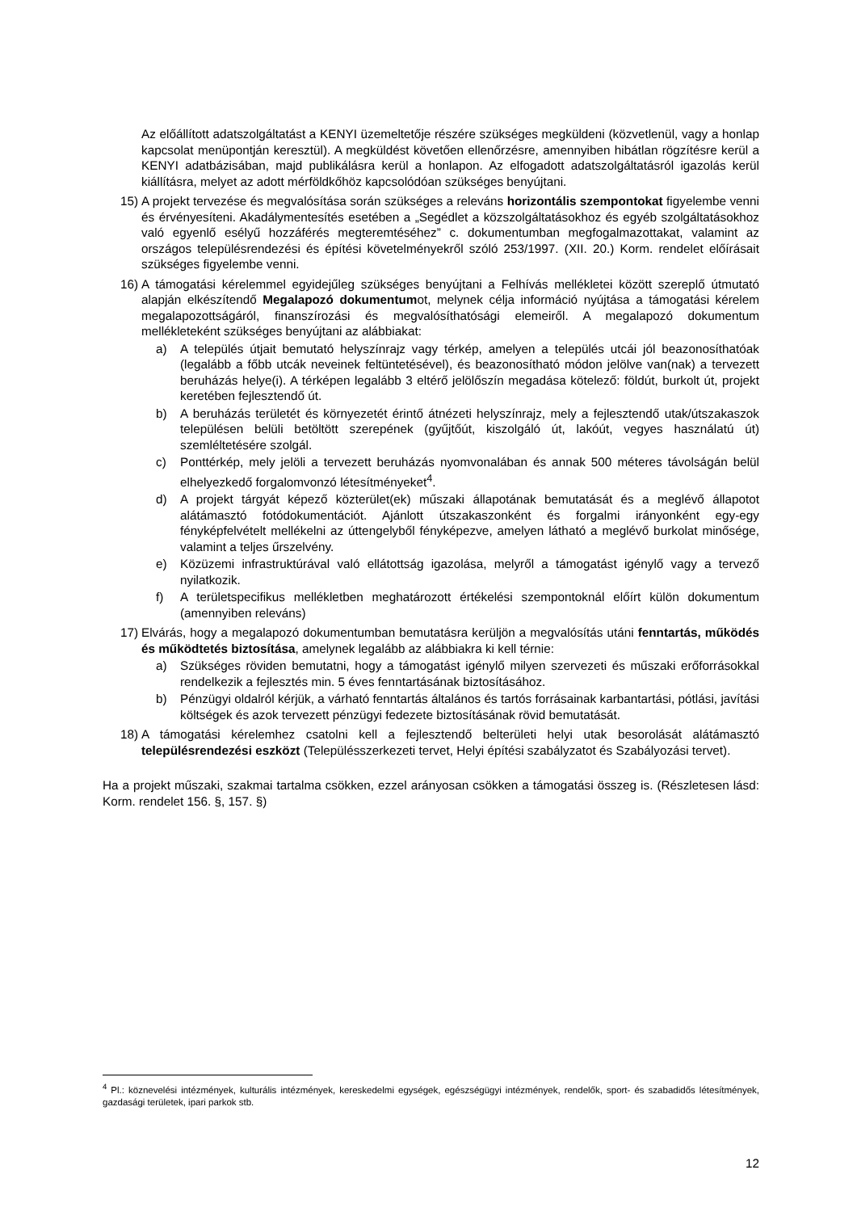Az előállított adatszolgáltatást a KENYI üzemeltetője részére szükséges megküldeni (közvetlenül, vagy a honlap kapcsolat menüpontján keresztül). A megküldést követően ellenőrzésre, amennyiben hibátlan rögzítésre kerül a KENYI adatbázisában, majd publikálásra kerül a honlapon. Az elfogadott adatszolgáltatásról igazolás kerül kiállításra, melyet az adott mérföldkőhöz kapcsolódóan szükséges benyújtani.
15) A projekt tervezése és megvalósítása során szükséges a releváns horizontális szempontokat figyelembe venni és érvényesíteni. Akadálymentesítés esetében a „Segédlet a közszolgáltatásokhoz és egyéb szolgáltatásokhoz való egyenlő esélyű hozzáférés megteremtéséhez” c. dokumentumban megfogalmazottakat, valamint az országos településrendezési és építési követelményekről szóló 253/1997. (XII. 20.) Korm. rendelet előírásait szükséges figyelembe venni.
16) A támogatási kérelemmel egyidejűleg szükséges benyújtani a Felhívás mellékletei között szereplő útmutató alapján elkészítendő Megalapozó dokumentumot, melynek célja információ nyújtása a támogatási kérelem megalapozottságáról, finanszírozási és megvalósíthatósági elemeiről. A megalapozó dokumentum mellékleteként szükséges benyújtani az alábbiakat:
a) A település útjait bemutató helyszínrajz vagy térkép, amelyen a település utcái jól beazonosíthatóak (legalább a főbb utcák neveinek feltüntetésével), és beazonosítható módon jelölve van(nak) a tervezett beruházás helye(i). A térképen legalább 3 eltérő jelölőszín megadása kötelező: földút, burkolt út, projekt keretében fejlesztendő út.
b) A beruházás területét és környezetét érintő átnézeti helyszínrajz, mely a fejlesztendő utak/útszakaszok településen belüli betöltött szerepének (gyűjtőút, kiszolgáló út, lakóút, vegyes használatú út) szemléltetésére szolgál.
c) Ponttérkép, mely jelöli a tervezett beruházás nyomvonalában és annak 500 méteres távolságán belül elhelyezkedő forgalomvonzó létesítményeket<sup>4</sup>.
d) A projekt tárgyát képező közterület(ek) műszaki állapotának bemutatását és a meglévő állapotot alátámasztó fotódokumentációt. Ajánlott útszakaszonként és forgalmi irányonként egy-egy fényképfelvételt mellékelni az úttengelyből fényképezve, amelyen látható a meglévő burkolat minősége, valamint a teljes űrszelvény.
e) Közüzemi infrastruktúrával való ellátottság igazolása, melyről a támogatást igénylő vagy a tervező nyilatkozik.
f) A területspecifikus mellékletben meghatározott értékelési szempontoknál előírt külön dokumentum (amennyiben releváns)
17) Elvárás, hogy a megalapozó dokumentumban bemutatásra kerüljön a megvalósítás utáni fenntartás, működés és működtetés biztosítása, amelynek legalább az alábbiakra ki kell térnie:
a) Szükséges röviden bemutatni, hogy a támogatást igénylő milyen szervezeti és műszaki erőforrásokkal rendelkezik a fejlesztés min. 5 éves fenntartásának biztosításához.
b) Pénzügyi oldalról kérjük, a várható fenntartás általános és tartós forrásainak karbantartási, pótlási, javítási költségek és azok tervezett pénzügyi fedezete biztosításának rövid bemutatását.
18) A támogatási kérelemhez csatolni kell a fejlesztendő belterületi helyi utak besorolását alátámasztó településrendezési eszközt (Településszerkezeti tervet, Helyi építési szabályzatot és Szabályozási tervet).
Ha a projekt műszaki, szakmai tartalma csökken, ezzel arányosan csökken a támogatási összeg is. (Részletesen lásd: Korm. rendelet 156. §, 157. §)
<sup>4</sup> Pl.: köznevelési intézmények, kulturális intézmények, kereskedelmi egységek, egészségügyi intézmények, rendelők, sport- és szabadidős létesítmények, gazdasági területek, ipari parkok stb.
12